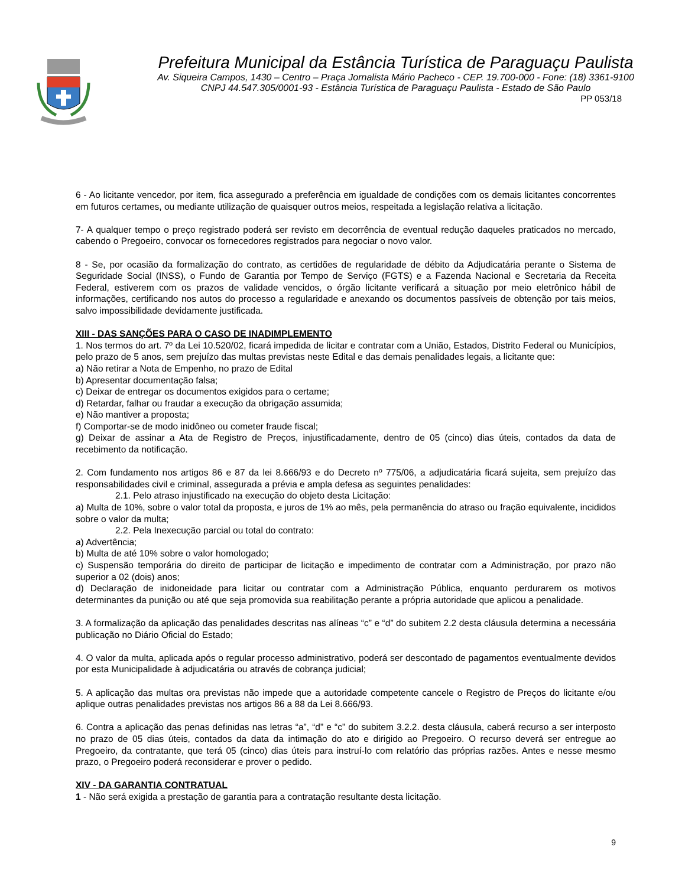Prefeitura Municipal da Estância Turística de Paraguaçu Paulista
Av. Siqueira Campos, 1430 – Centro – Praça Jornalista Mário Pacheco - CEP. 19.700-000 - Fone: (18) 3361-9100
CNPJ 44.547.305/0001-93 - Estância Turística de Paraguaçu Paulista - Estado de São Paulo
PP 053/18
6 - Ao licitante vencedor, por item, fica assegurado a preferência em igualdade de condições com os demais licitantes concorrentes em futuros certames, ou mediante utilização de quaisquer outros meios, respeitada a legislação relativa a licitação.
7- A qualquer tempo o preço registrado poderá ser revisto em decorrência de eventual redução daqueles praticados no mercado, cabendo o Pregoeiro, convocar os fornecedores registrados para negociar o novo valor.
8 - Se, por ocasião da formalização do contrato, as certidões de regularidade de débito da Adjudicatária perante o Sistema de Seguridade Social (INSS), o Fundo de Garantia por Tempo de Serviço (FGTS) e a Fazenda Nacional e Secretaria da Receita Federal, estiverem com os prazos de validade vencidos, o órgão licitante verificará a situação por meio eletrônico hábil de informações, certificando nos autos do processo a regularidade e anexando os documentos passíveis de obtenção por tais meios, salvo impossibilidade devidamente justificada.
XIII - DAS SANÇÕES PARA O CASO DE INADIMPLEMENTO
1. Nos termos do art. 7º da Lei 10.520/02, ficará impedida de licitar e contratar com a União, Estados, Distrito Federal ou Municípios, pelo prazo de 5 anos, sem prejuízo das multas previstas neste Edital e das demais penalidades legais, a licitante que:
a) Não retirar a Nota de Empenho, no prazo de Edital
b) Apresentar documentação falsa;
c) Deixar de entregar os documentos exigidos para o certame;
d) Retardar, falhar ou fraudar a execução da obrigação assumida;
e) Não mantiver a proposta;
f) Comportar-se de modo inidôneo ou cometer fraude fiscal;
g) Deixar de assinar a Ata de Registro de Preços, injustificadamente, dentro de 05 (cinco) dias úteis, contados da data de recebimento da notificação.
2. Com fundamento nos artigos 86 e 87 da lei 8.666/93 e do Decreto nº 775/06, a adjudicatária ficará sujeita, sem prejuízo das responsabilidades civil e criminal, assegurada a prévia e ampla defesa as seguintes penalidades:
2.1. Pelo atraso injustificado na execução do objeto desta Licitação:
a) Multa de 10%, sobre o valor total da proposta, e juros de 1% ao mês, pela permanência do atraso ou fração equivalente, incididos sobre o valor da multa;
2.2. Pela Inexecução parcial ou total do contrato:
a) Advertência;
b) Multa de até 10% sobre o valor homologado;
c) Suspensão temporária do direito de participar de licitação e impedimento de contratar com a Administração, por prazo não superior a 02 (dois) anos;
d) Declaração de inidoneidade para licitar ou contratar com a Administração Pública, enquanto perdurarem os motivos determinantes da punição ou até que seja promovida sua reabilitação perante a própria autoridade que aplicou a penalidade.
3. A formalização da aplicação das penalidades descritas nas alíneas “c” e “d” do subitem 2.2 desta cláusula determina a necessária publicação no Diário Oficial do Estado;
4. O valor da multa, aplicada após o regular processo administrativo, poderá ser descontado de pagamentos eventualmente devidos por esta Municipalidade à adjudicatária ou através de cobrança judicial;
5. A aplicação das multas ora previstas não impede que a autoridade competente cancele o Registro de Preços do licitante e/ou aplique outras penalidades previstas nos artigos 86 a 88 da Lei 8.666/93.
6. Contra a aplicação das penas definidas nas letras “a”, “d” e “c” do subitem 3.2.2. desta cláusula, caberá recurso a ser interposto no prazo de 05 dias úteis, contados da data da intimação do ato e dirigido ao Pregoeiro. O recurso deverá ser entregue ao Pregoeiro, da contratante, que terá 05 (cinco) dias úteis para instruí-lo com relatório das próprias razões. Antes e nesse mesmo prazo, o Pregoeiro poderá reconsiderar e prover o pedido.
XIV - DA GARANTIA CONTRATUAL
1 - Não será exigida a prestação de garantia para a contratação resultante desta licitação.
9